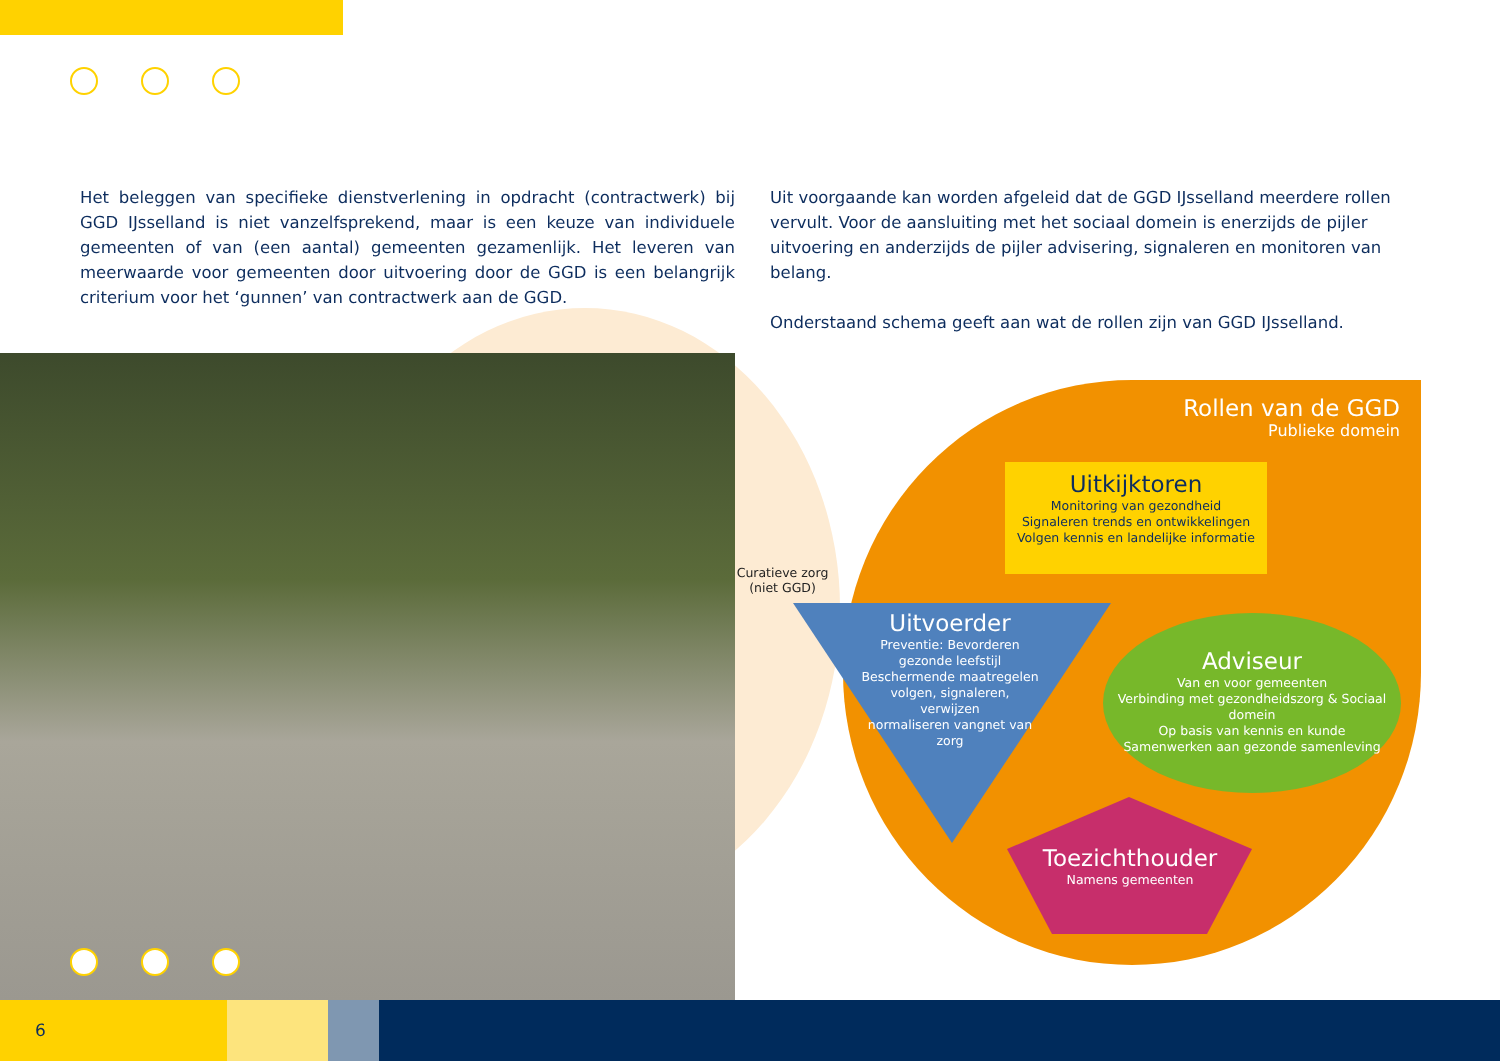Het beleggen van specifieke dienstverlening in opdracht (contractwerk) bij GGD IJsselland is niet vanzelfsprekend, maar is een keuze van individuele gemeenten of van (een aantal) gemeenten gezamenlijk. Het leveren van meerwaarde voor gemeenten door uitvoering door de GGD is een belangrijk criterium voor het ‘gunnen’ van contractwerk aan de GGD.
Uit voorgaande kan worden afgeleid dat de GGD IJsselland meerdere rollen vervult. Voor de aansluiting met het sociaal domein is enerzijds de pijler uitvoering en anderzijds de pijler advisering, signaleren en monitoren van belang.
Onderstaand schema geeft aan wat de rollen zijn van GGD IJsselland.
Curatieve zorg
(niet GGD)
Rollen van de GGD
Publieke domein
Uitkijktoren
Monitoring van gezondheid
Signaleren trends en ontwikkelingen
Volgen kennis en landelijke informatie
Uitvoerder
Preventie: Bevorderen gezonde leefstijl
Beschermende maatregelen volgen, signaleren, verwijzen
normaliseren vangnet van zorg
Adviseur
Van en voor gemeenten
Verbinding met gezondheidszorg & Sociaal domein
Op basis van kennis en kunde
Samenwerken aan gezonde samenleving
Toezichthouder
Namens gemeenten
6